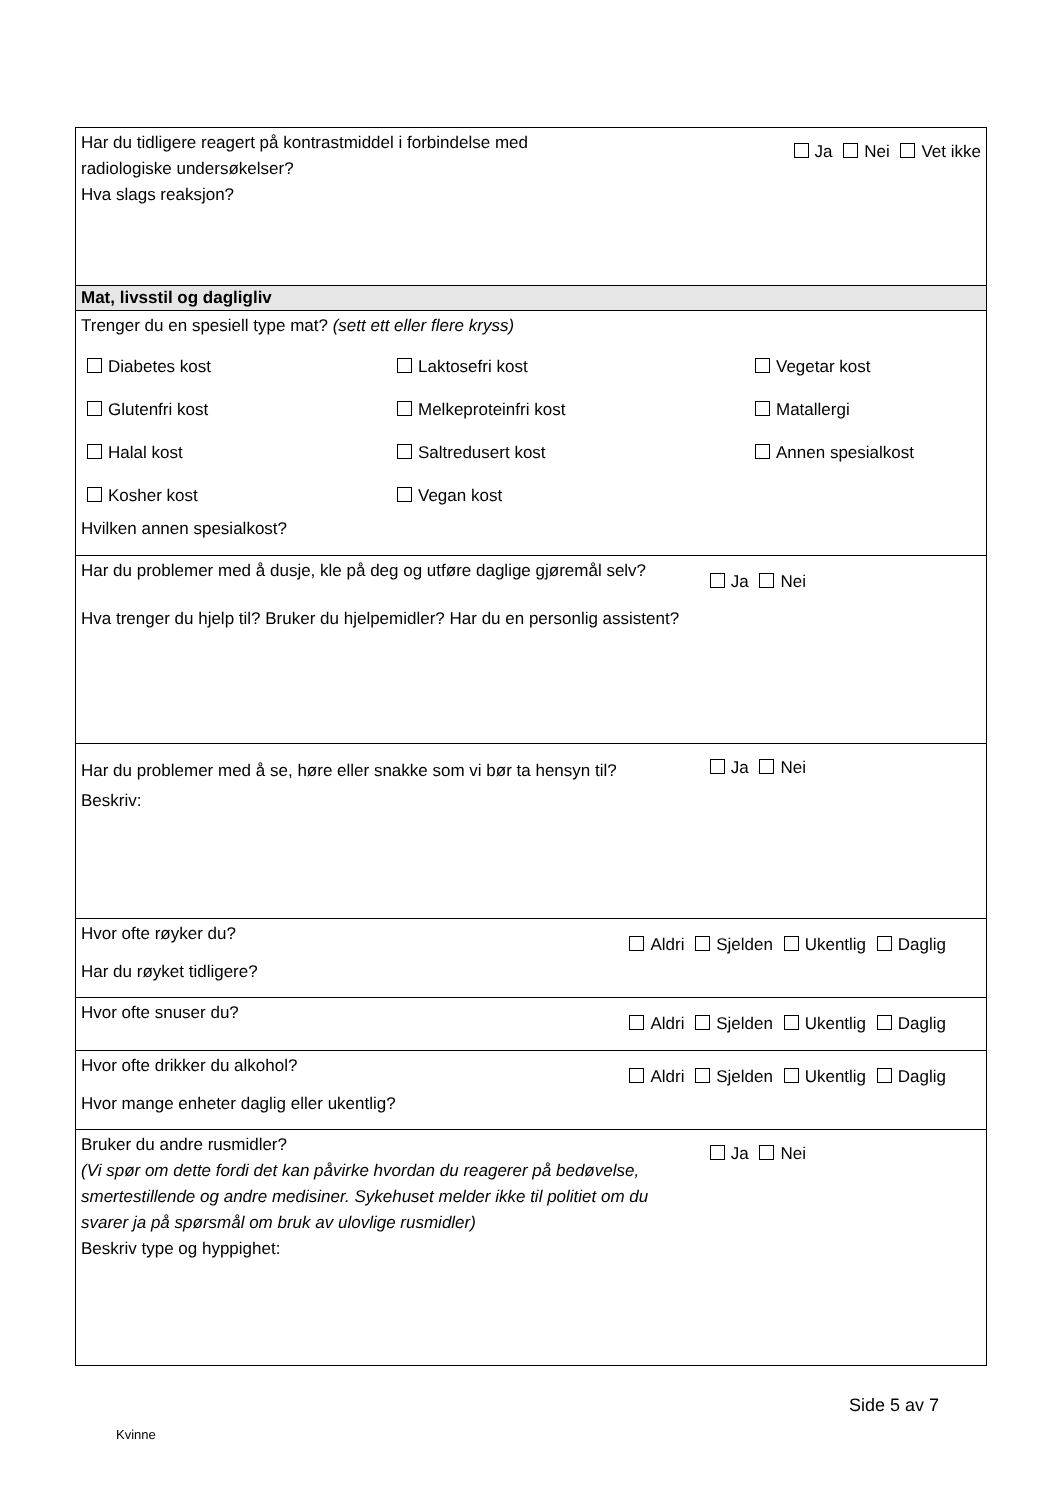Ja Nei Vet ikke
Har du tidligere reagert på kontrastmiddel i forbindelse med
radiologiske undersøkelser?
Hva slags reaksjon?
Mat, livsstil og dagligliv
Trenger du en spesiell type mat? (sett ett eller flere kryss)
Diabetes kost Laktosefri kost Vegetar kost Glutenfri kost Melkeproteinfri kost Matallergi Halal kost Saltredusert kost Annen spesialkost Kosher kost Vegan kost
Hvilken annen spesialkost?
Ja Nei
Har du problemer med å dusje, kle på deg og utføre daglige gjøremål selv?
Hva trenger du hjelp til? Bruker du hjelpemidler? Har du en personlig assistent?
Ja Nei
Har du problemer med å se, høre eller snakke som vi bør ta hensyn til?
Beskriv:
Aldri Sjelden Ukentlig Daglig
Hvor ofte røyker du?
Har du røyket tidligere?
Aldri Sjelden Ukentlig Daglig
Hvor ofte snuser du?
Aldri Sjelden Ukentlig Daglig
Hvor ofte drikker du alkohol?
Hvor mange enheter daglig eller ukentlig?
Ja Nei
Bruker du andre rusmidler?
(Vi spør om dette fordi det kan påvirke hvordan du reagerer på bedøvelse,
smertestillende og andre medisiner. Sykehuset melder ikke til politiet om du
svarer ja på spørsmål om bruk av ulovlige rusmidler)
Beskriv type og hyppighet:
Side 5 av 7
Kvinne